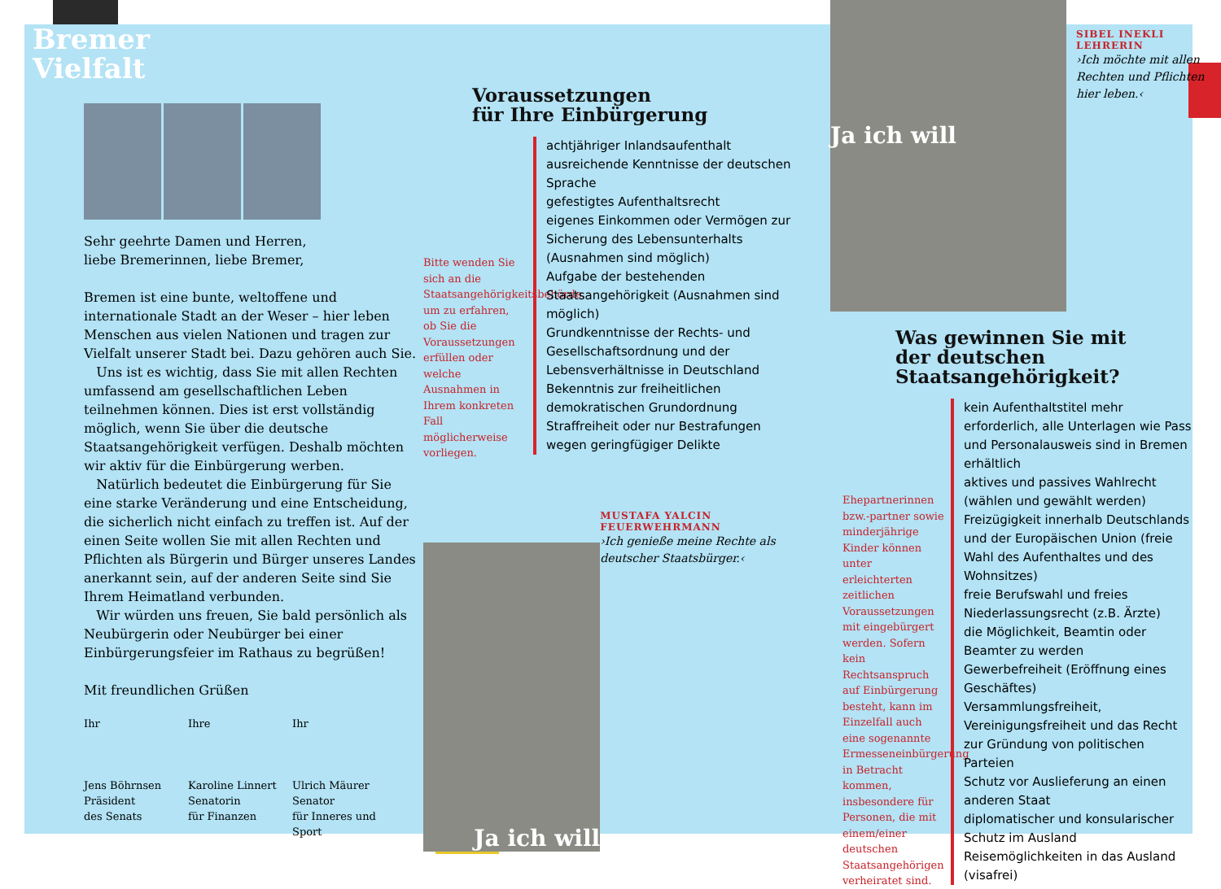Bremer
Vielfalt
Sehr geehrte Damen und Herren,
liebe Bremerinnen, liebe Bremer,
Bremen ist eine bunte, weltoffene und internationale Stadt an der Weser – hier leben Menschen aus vielen Nationen und tragen zur Vielfalt unserer Stadt bei. Dazu gehören auch Sie.
Uns ist es wichtig, dass Sie mit allen Rechten umfassend am gesellschaftlichen Leben teilnehmen können. Dies ist erst vollständig möglich, wenn Sie über die deutsche Staatsangehörigkeit verfügen. Deshalb möchten wir aktiv für die Einbürgerung werben.
Natürlich bedeutet die Einbürgerung für Sie eine starke Veränderung und eine Entscheidung, die sicherlich nicht einfach zu treffen ist. Auf der einen Seite wollen Sie mit allen Rechten und Pflichten als Bürgerin und Bürger unseres Landes anerkannt sein, auf der anderen Seite sind Sie Ihrem Heimatland verbunden.
Wir würden uns freuen, Sie bald persönlich als Neubürgerin oder Neubürger bei einer Einbürgerungsfeier im Rathaus zu begrüßen!
Mit freundlichen Grüßen
Ihr
Jens Böhrnsen
Präsident
des Senats
Ihre
Karoline Linnert
Senatorin
für Finanzen
Ihr
Ulrich Mäurer
Senator
für Inneres und Sport
Voraussetzungen
für Ihre Einbürgerung
Bitte wenden Sie sich an die Staatsangehörigkeitsbehörde, um zu erfahren, ob Sie die Voraussetzungen erfüllen oder welche Ausnahmen in Ihrem konkreten Fall möglicherweise vorliegen.
achtjähriger Inlandsaufenthalt
ausreichende Kenntnisse der deutschen Sprache
gefestigtes Aufenthaltsrecht
eigenes Einkommen oder Vermögen zur Sicherung des Lebensunterhalts (Ausnahmen sind möglich)
Aufgabe der bestehenden Staatsangehörigkeit (Ausnahmen sind möglich)
Grundkenntnisse der Rechts- und Gesellschaftsordnung und der Lebensverhältnisse in Deutschland
Bekenntnis zur freiheitlichen demokratischen Grundordnung
Straffreiheit oder nur Bestrafungen wegen geringfügiger Delikte
Ja ich will
MUSTAFA YALCIN
FEUERWEHRMANN
›Ich genieße meine Rechte als deutscher Staatsbürger.‹
Ja ich will
SIBEL INEKLI
LEHRERIN
›Ich möchte mit allen Rechten und Pflichten hier leben.‹
Was gewinnen Sie mit
der deutschen
Staatsangehörigkeit?
Ehepartnerinnen bzw.-partner sowie minderjährige Kinder können unter erleichterten zeitlichen Voraussetzungen mit eingebürgert werden. Sofern kein Rechtsanspruch auf Einbürgerung besteht, kann im Einzelfall auch eine sogenannte Ermesseneinbürgerung in Betracht kommen, insbesondere für Personen, die mit einem/einer deutschen Staatsangehörigen verheiratet sind.
kein Aufenthaltstitel mehr erforderlich, alle Unterlagen wie Pass und Personalausweis sind in Bremen erhältlich
aktives und passives Wahlrecht (wählen und gewählt werden)
Freizügigkeit innerhalb Deutschlands und der Europäischen Union (freie Wahl des Aufenthaltes und des Wohnsitzes)
freie Berufswahl und freies Niederlassungsrecht (z.B. Ärzte)
die Möglichkeit, Beamtin oder Beamter zu werden
Gewerbefreiheit (Eröffnung eines Geschäftes)
Versammlungsfreiheit, Vereinigungsfreiheit und das Recht zur Gründung von politischen Parteien
Schutz vor Auslieferung an einen anderen Staat
diplomatischer und konsularischer Schutz im Ausland
Reisemöglichkeiten in das Ausland (visafrei)